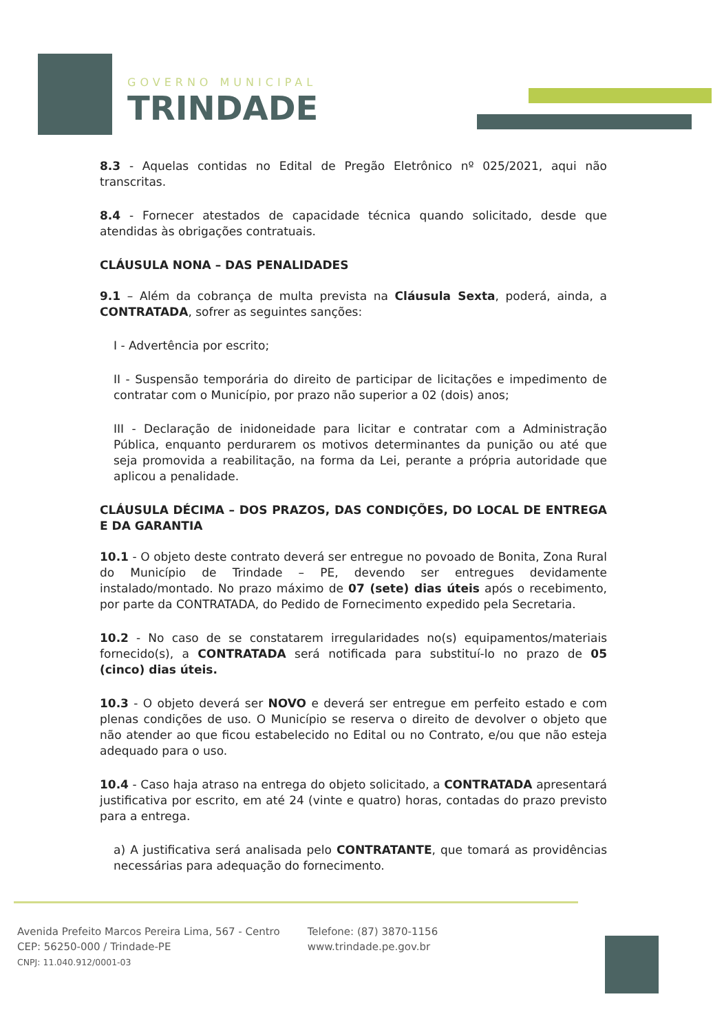GOVERNO MUNICIPAL
TRINDADE
8.3 - Aquelas contidas no Edital de Pregão Eletrônico nº 025/2021, aqui não transcritas.
8.4 - Fornecer atestados de capacidade técnica quando solicitado, desde que atendidas às obrigações contratuais.
CLÁUSULA NONA – DAS PENALIDADES
9.1 – Além da cobrança de multa prevista na Cláusula Sexta, poderá, ainda, a CONTRATADA, sofrer as seguintes sanções:
I - Advertência por escrito;
II - Suspensão temporária do direito de participar de licitações e impedimento de contratar com o Município, por prazo não superior a 02 (dois) anos;
III - Declaração de inidoneidade para licitar e contratar com a Administração Pública, enquanto perdurarem os motivos determinantes da punição ou até que seja promovida a reabilitação, na forma da Lei, perante a própria autoridade que aplicou a penalidade.
CLÁUSULA DÉCIMA – DOS PRAZOS, DAS CONDIÇÕES, DO LOCAL DE ENTREGA E DA GARANTIA
10.1 - O objeto deste contrato deverá ser entregue no povoado de Bonita, Zona Rural do Município de Trindade – PE, devendo ser entregues devidamente instalado/montado. No prazo máximo de 07 (sete) dias úteis após o recebimento, por parte da CONTRATADA, do Pedido de Fornecimento expedido pela Secretaria.
10.2 - No caso de se constatarem irregularidades no(s) equipamentos/materiais fornecido(s), a CONTRATADA será notificada para substituí-lo no prazo de 05 (cinco) dias úteis.
10.3 - O objeto deverá ser NOVO e deverá ser entregue em perfeito estado e com plenas condições de uso. O Município se reserva o direito de devolver o objeto que não atender ao que ficou estabelecido no Edital ou no Contrato, e/ou que não esteja adequado para o uso.
10.4 - Caso haja atraso na entrega do objeto solicitado, a CONTRATADA apresentará justificativa por escrito, em até 24 (vinte e quatro) horas, contadas do prazo previsto para a entrega.
a) A justificativa será analisada pelo CONTRATANTE, que tomará as providências necessárias para adequação do fornecimento.
Avenida Prefeito Marcos Pereira Lima, 567 - Centro
CEP: 56250-000 / Trindade-PE
CNPJ: 11.040.912/0001-03
Telefone: (87) 3870-1156
www.trindade.pe.gov.br